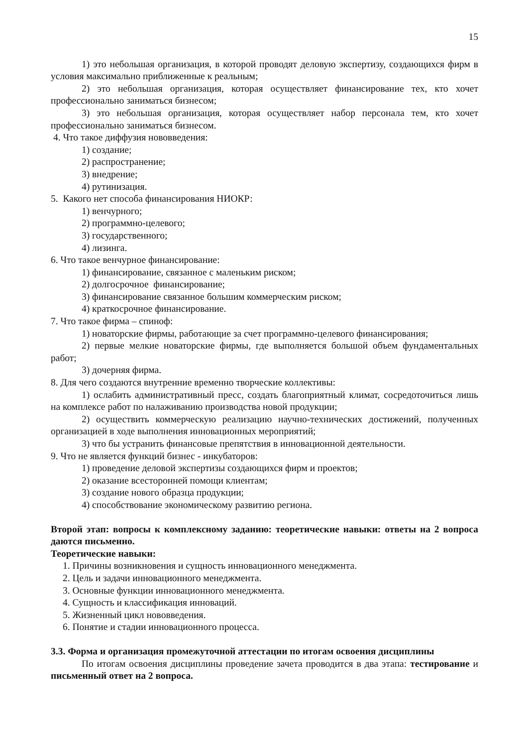15
1) это небольшая организация, в которой проводят деловую экспертизу, создающихся фирм в условия максимально приближенные к реальным;
2) это небольшая организация, которая осуществляет финансирование тех, кто хочет профессионально заниматься бизнесом;
3) это небольшая организация, которая осуществляет набор персонала тем, кто хочет профессионально заниматься бизнесом.
4. Что такое диффузия нововведения:
1) создание;
2) распространение;
3) внедрение;
4) рутинизация.
5. Какого нет способа финансирования НИОКР:
1) венчурного;
2) программно-целевого;
3) государственного;
4) лизинга.
6. Что такое венчурное финансирование:
1) финансирование, связанное с маленьким риском;
2) долгосрочное финансирование;
3) финансирование связанное большим коммерческим риском;
4) краткосрочное финансирование.
7. Что такое фирма – спиноф:
1) новаторские фирмы, работающие за счет программно-целевого финансирования;
2) первые мелкие новаторские фирмы, где выполняется большой объем фундаментальных работ;
3) дочерняя фирма.
8. Для чего создаются внутренние временно творческие коллективы:
1) ослабить административный пресс, создать благоприятный климат, сосредоточиться лишь на комплексе работ по налаживанию производства новой продукции;
2) осуществить коммерческую реализацию научно-технических достижений, полученных организацией в ходе выполнения инновационных мероприятий;
3) что бы устранить финансовые препятствия в инновационной деятельности.
9. Что не является функций бизнес - инкубаторов:
1) проведение деловой экспертизы создающихся фирм и проектов;
2) оказание всесторонней помощи клиентам;
3) создание нового образца продукции;
4) способствование экономическому развитию региона.
Второй этап: вопросы к комплексному заданию: теоретические навыки: ответы на 2 вопроса даются письменно.
Теоретические навыки:
1. Причины возникновения и сущность инновационного менеджмента.
2. Цель и задачи инновационного менеджмента.
3. Основные функции инновационного менеджмента.
4. Сущность и классификация инноваций.
5. Жизненный цикл нововведения.
6. Понятие и стадии инновационного процесса.
3.3. Форма и организация промежуточной аттестации по итогам освоения дисциплины
По итогам освоения дисциплины проведение зачета проводится в два этапа: тестирование и письменный ответ на 2 вопроса.